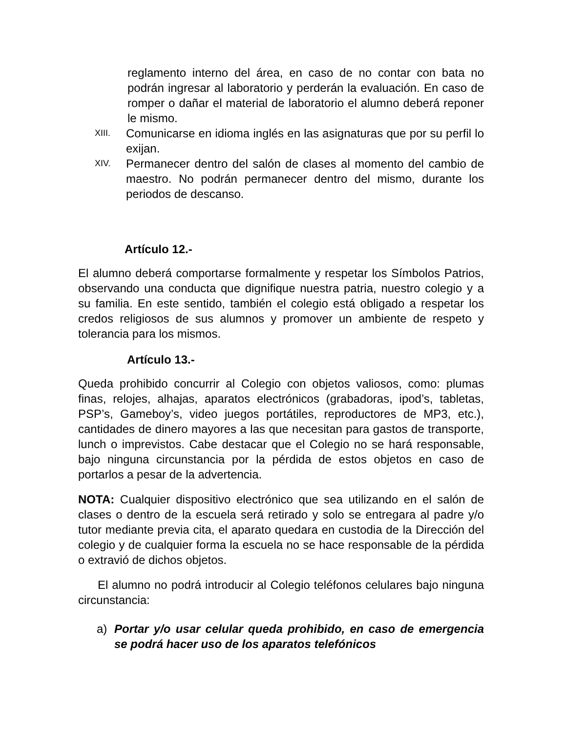reglamento interno del área, en caso de no contar con bata no podrán ingresar al laboratorio y perderán la evaluación. En caso de romper o dañar el material de laboratorio el alumno deberá reponer le mismo.
XIII. Comunicarse en idioma inglés en las asignaturas que por su perfil lo exijan.
XIV. Permanecer dentro del salón de clases al momento del cambio de maestro. No podrán permanecer dentro del mismo, durante los periodos de descanso.
Artículo 12.-
El alumno deberá comportarse formalmente y respetar los Símbolos Patrios, observando una conducta que dignifique nuestra patria, nuestro colegio y a su familia. En este sentido, también el colegio está obligado a respetar los credos religiosos de sus alumnos y promover un ambiente de respeto y tolerancia para los mismos.
Artículo 13.-
Queda prohibido concurrir al Colegio con objetos valiosos, como: plumas finas, relojes, alhajas, aparatos electrónicos (grabadoras, ipod’s, tabletas, PSP’s, Gameboy’s, video juegos portátiles, reproductores de MP3, etc.), cantidades de dinero mayores a las que necesitan para gastos de transporte, lunch o imprevistos. Cabe destacar que el Colegio no se hará responsable, bajo ninguna circunstancia por la pérdida de estos objetos en caso de portarlos a pesar de la advertencia.
NOTA: Cualquier dispositivo electrónico que sea utilizando en el salón de clases o dentro de la escuela será retirado y solo se entregara al padre y/o tutor mediante previa cita, el aparato quedara en custodia de la Dirección del colegio y de cualquier forma la escuela no se hace responsable de la pérdida o extravió de dichos objetos.
El alumno no podrá introducir al Colegio teléfonos celulares bajo ninguna circunstancia:
a) Portar y/o usar celular queda prohibido, en caso de emergencia se podrá hacer uso de los aparatos telefónicos